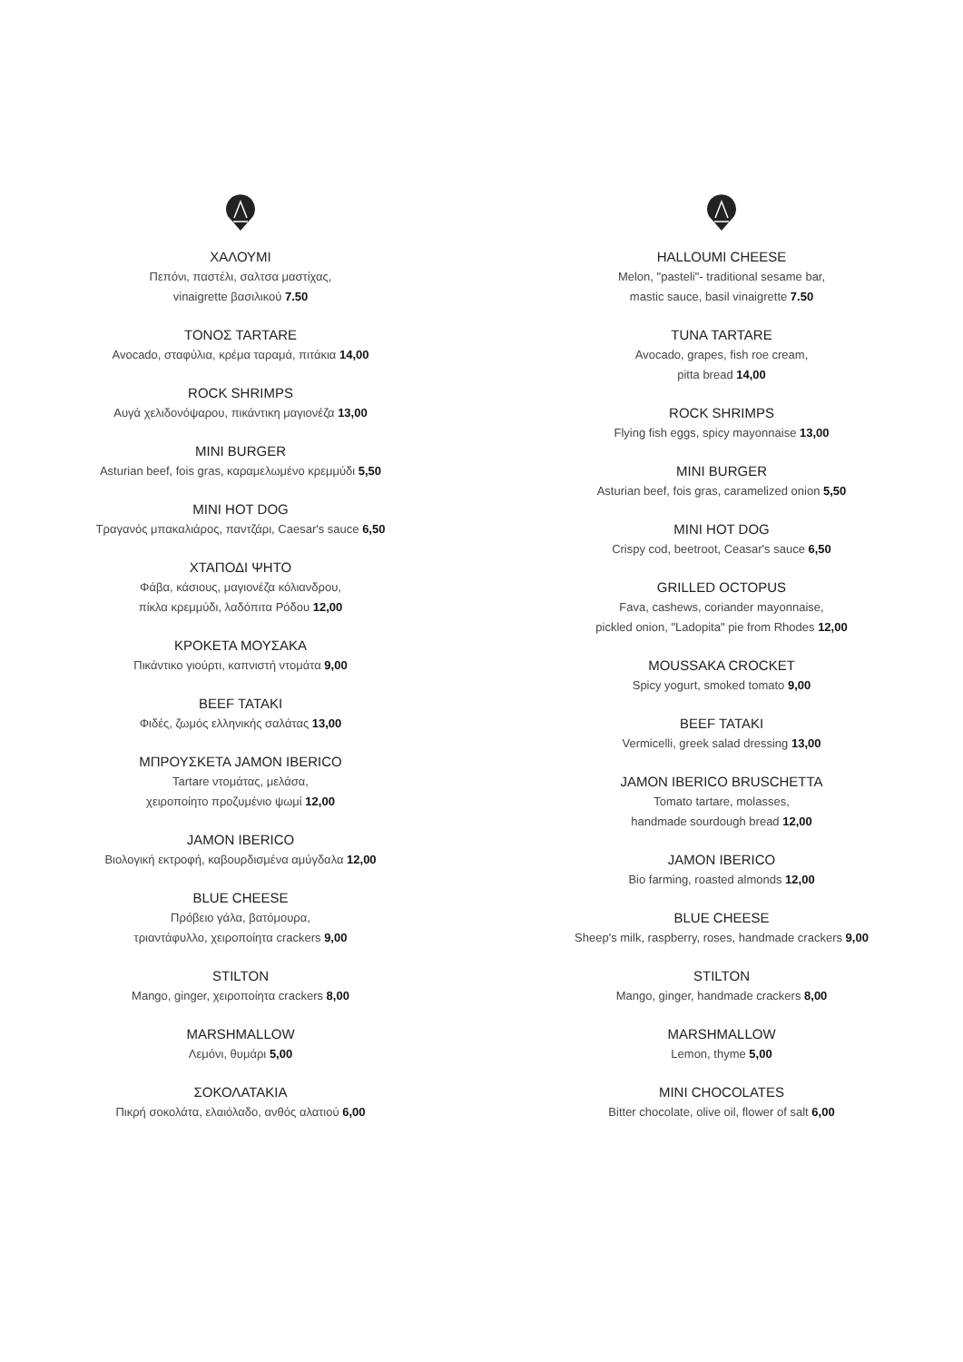ΧΑΛΟΥΜΙ
Πεπόνι, παστέλι, σαλτσα μαστίχας,
vinaigrette βασιλικού 7.50
ΤΟΝΟΣ TARTARE
Avocado, σταφύλια, κρέμα ταραμά, πιτάκια 14,00
ROCK SHRIMPS
Αυγά χελιδονόψαρου, πικάντικη μαγιονέζα 13,00
MINI BURGER
Asturian beef, fois gras, καραμελωμένο κρεμμύδι 5,50
MINI HOT DOG
Τραγανός μπακαλιάρος, παντζάρι, Caesar's sauce 6,50
ΧΤΑΠΟΔΙ ΨΗΤΟ
Φάβα, κάσιους, μαγιονέζα κόλιανδρου,
πίκλα κρεμμύδι, λαδόπιτα Ρόδου 12,00
ΚΡΟΚΕΤΑ ΜΟΥΣΑΚΑ
Πικάντικο γιούρτι, καπνιστή ντομάτα 9,00
BEEF TATAKI
Φιδές, ζωμός ελληνικής σαλάτας 13,00
ΜΠΡΟΥΣΚΕΤΑ JAMON IBERICO
Tartare ντομάτας, μελάσα,
χειροποίητο προζυμένιο ψωμί 12,00
JAMON IBERICO
Βιολογική εκτροφή, καβουρδισμένα αμύγδαλα 12,00
BLUE CHEESE
Πρόβειο γάλα, βατόμουρα,
τριαντάφυλλο, χειροποίητα crackers 9,00
STILTON
Mango, ginger, χειροποίητα crackers 8,00
MARSHMALLOW
Λεμόνι, θυμάρι 5,00
ΣΟΚΟΛΑΤΑΚΙΑ
Πικρή σοκολάτα, ελαιόλαδο, ανθός αλατιού 6,00
HALLOUMI CHEESE
Melon, "pasteli"- traditional sesame bar,
mastic sauce, basil vinaigrette 7.50
TUNA TARTARE
Avocado, grapes, fish roe cream,
pitta bread 14,00
ROCK SHRIMPS
Flying fish eggs, spicy mayonnaise 13,00
MINI BURGER
Asturian beef, fois gras, caramelized onion 5,50
MINI HOT DOG
Crispy cod, beetroot, Ceasar's sauce 6,50
GRILLED OCTOPUS
Fava, cashews, coriander mayonnaise,
pickled onion, "Ladopita" pie from Rhodes 12,00
MOUSSAKA CROCKET
Spicy yogurt, smoked tomato 9,00
BEEF TATAKI
Vermicelli, greek salad dressing 13,00
JAMON IBERICO BRUSCHETTA
Tomato tartare, molasses,
handmade sourdough bread 12,00
JAMON IBERICO
Bio farming, roasted almonds 12,00
BLUE CHEESE
Sheep's milk, raspberry, roses, handmade crackers 9,00
STILTON
Mango, ginger, handmade crackers 8,00
MARSHMALLOW
Lemon, thyme 5,00
MINI CHOCOLATES
Bitter chocolate, olive oil, flower of salt 6,00